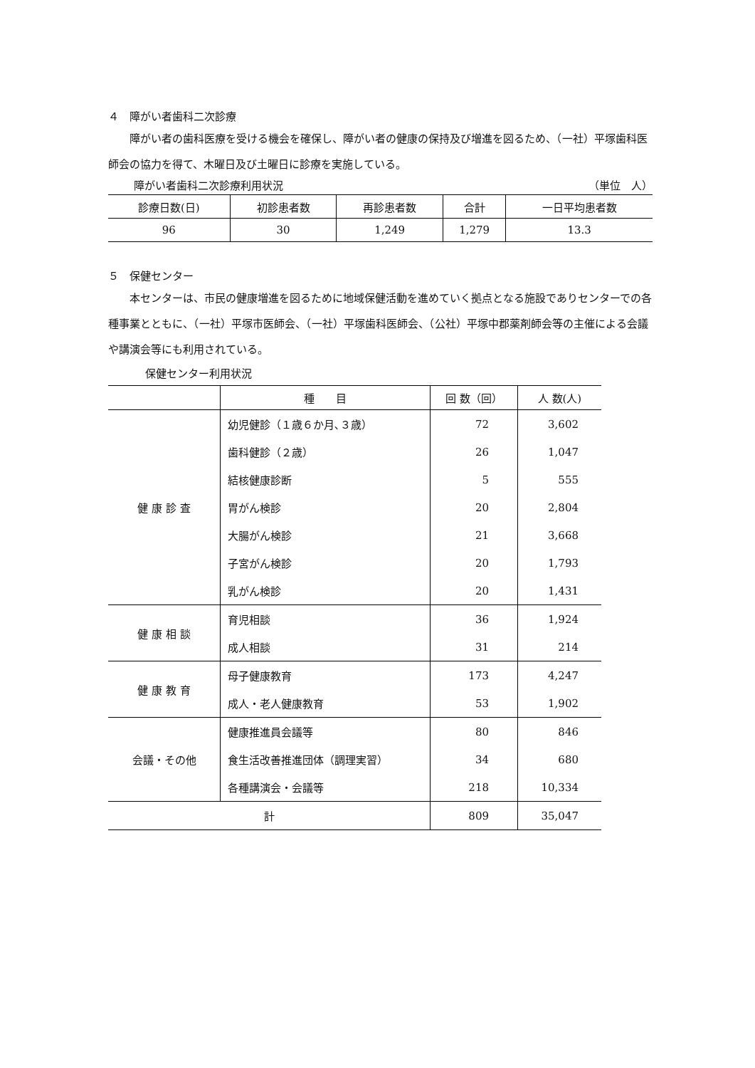４　障がい者歯科二次診療
障がい者の歯科医療を受ける機会を確保し、障がい者の健康の保持及び増進を図るため、（一社）平塚歯科医師会の協力を得て、木曜日及び土曜日に診療を実施している。
障がい者歯科二次診療利用状況 （単位　人）
| 診療日数(日) | 初診患者数 | 再診患者数 | 合計 | 一日平均患者数 |
| --- | --- | --- | --- | --- |
| 96 | 30 | 1,249 | 1,279 | 13.3 |
５　保健センター
本センターは、市民の健康増進を図るために地域保健活動を進めていく拠点となる施設でありセンターでの各種事業とともに、（一社）平塚市医師会、（一社）平塚歯科医師会、（公社）平塚中郡薬剤師会等の主催による会議や講演会等にも利用されている。
保健センター利用状況
| | 種 目 | 回 数（回） | 人 数(人) |
| --- | --- | --- | --- |
| 健 康 診 査 | 幼児健診（１歳６か月､３歳） | 72 | 3,602 |
| | 歯科健診（２歳） | 26 | 1,047 |
| | 結核健康診断 | 5 | 555 |
| | 胃がん検診 | 20 | 2,804 |
| | 大腸がん検診 | 21 | 3,668 |
| | 子宮がん検診 | 20 | 1,793 |
| | 乳がん検診 | 20 | 1,431 |
| 健 康 相 談 | 育児相談 | 36 | 1,924 |
| | 成人相談 | 31 | 214 |
| 健 康 教 育 | 母子健康教育 | 173 | 4,247 |
| | 成人・老人健康教育 | 53 | 1,902 |
| 会議・その他 | 健康推進員会議等 | 80 | 846 |
| | 食生活改善推進団体（調理実習） | 34 | 680 |
| | 各種講演会・会議等 | 218 | 10,334 |
| 計 | | 809 | 35,047 |